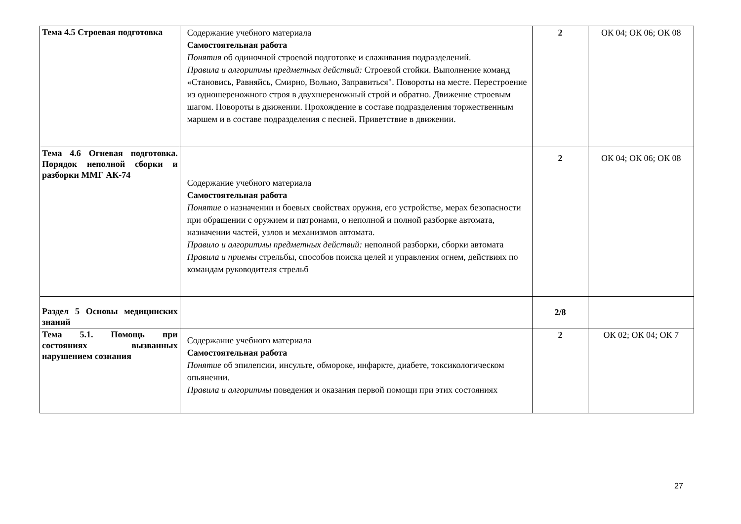| Тема 4.5 Строевая подготовка | Содержание учебного материала Самостоятельная работа Понятия об одиночной строевой подготовке и слаживания подразделений. Правила и алгоритмы предметных действий: Строевой стойки. Выполнение команд «Становись, Равняйсь, Смирно, Вольно, Заправиться". Повороты на месте. Перестроение из одношереножного строя в двухшереножный строй и обратно. Движение строевым шагом. Повороты в движении. Прохождение в составе подразделения торжественным маршем и в составе подразделения с песней. Приветствие в движении. | 2 | ОК 04; ОК 06; ОК 08 |
| Тема 4.6 Огневая подготовка. Порядок неполной сборки и разборки ММГ АК-74 | Содержание учебного материала Самостоятельная работа Понятие о назначении и боевых свойствах оружия, его устройстве, мерах безопасности при обращении с оружием и патронами, о неполной и полной разборке автомата, назначении частей, узлов и механизмов автомата. Правило и алгоритмы предметных действий: неполной разборки, сборки автомата Правила и приемы стрельбы, способов поиска целей и управления огнем, действиях по командам руководителя стрельб | 2 | ОК 04; ОК 06; ОК 08 |
| Раздел 5 Основы медицинских знаний | | 2/8 | |
| Тема 5.1. Помощь при состояниях вызванных нарушением сознания | Содержание учебного материала Самостоятельная работа Понятие об эпилепсии, инсульте, обмороке, инфаркте, диабете, токсикологическом опьянении. Правила и алгоритмы поведения и оказания первой помощи при этих состояниях | 2 | ОК 02; ОК 04; ОК 7 |
27